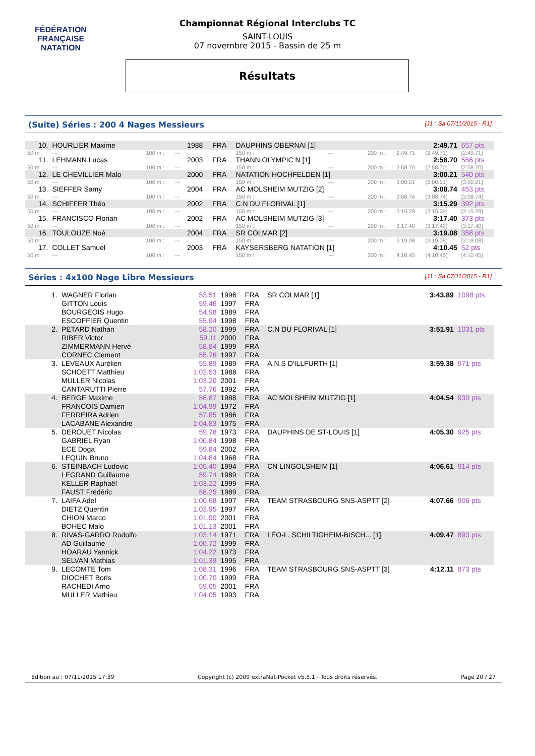FÉDÉRATION FRANÇAISE
NATATION
Championnat Régional Interclubs TC
SAINT-LOUIS
07 novembre 2015 - Bassin de 25 m
Résultats
(Suite) Séries : 200 4 Nages Messieurs [J1 : Sa 07/11/2015 - R1]
| 10. | HOURLIER Maxime | | | 1988 | FRA | DAUPHINS OBERNAI [1] | | | | 2:49.71 | 657 pts |
| 50 m : | --- | 100 m : | --- | | | 150 m : | --- | 200 m : | 2:49.71 | (2:49.71) | [2:49.71] |
| 11. | LEHMANN Lucas | | | 2003 | FRA | THANN OLYMPIC N [1] | | | | 2:58.70 | 556 pts |
| 50 m : | --- | 100 m : | --- | | | 150 m : | --- | 200 m : | 2:58.70 | (2:58.70) | [2:58.70] |
| 12. | LE CHEVILLIER Malo | | | 2000 | FRA | NATATION HOCHFELDEN [1] | | | | 3:00.21 | 540 pts |
| 50 m : | --- | 100 m : | --- | | | 150 m : | --- | 200 m : | 3:00.21 | (3:00.21) | [3:00.21] |
| 13. | SIEFFER Samy | | | 2004 | FRA | AC MOLSHEIM MUTZIG [2] | | | | 3:08.74 | 453 pts |
| 50 m : | --- | 100 m : | --- | | | 150 m : | --- | 200 m : | 3:08.74 | (3:08.74) | [3:08.74] |
| 14. | SCHIFFER Théo | | | 2002 | FRA | C.N DU FLORIVAL [1] | | | | 3:15.29 | 392 pts |
| 50 m : | --- | 100 m : | --- | | | 150 m : | --- | 200 m : | 3:15.29 | (3:15.29) | [3:15.29] |
| 15. | FRANCISCO Florian | | | 2002 | FRA | AC MOLSHEIM MUTZIG [3] | | | | 3:17.40 | 373 pts |
| 50 m : | --- | 100 m : | --- | | | 150 m : | --- | 200 m : | 3:17.40 | (3:17.40) | [3:17.40] |
| 16. | TOULOUZE Noé | | | 2004 | FRA | SR COLMAR [2] | | | | 3:19.08 | 358 pts |
| 50 m : | --- | 100 m : | --- | | | 150 m : | --- | 200 m : | 3:19.08 | (3:19.08) | [3:19.08] |
| 17. | COLLET Samuel | | | 2003 | FRA | KAYSERSBERG NATATION [1] | | | | 4:10.45 | 52 pts |
| 50 m : | --- | 100 m : | --- | | | 150 m : | --- | 200 m : | 4:10.45 | (4:10.45) | [4:10.45] |
Séries : 4x100 Nage Libre Messieurs [J1 : Sa 07/11/2015 - R1]
| 1. | WAGNER Florian | 53.51 | 1996 | FRA | SR COLMAR [1] | 3:43.89 | 1098 pts |
| | GITTON Louis | 59.46 | 1997 | FRA | | | |
| | BOURGEOIS Hugo | 54.98 | 1989 | FRA | | | |
| | ESCOFFIER Quentin | 55.94 | 1998 | FRA | | | |
| 2. | PETARD Nathan | 58.20 | 1999 | FRA | C.N DU FLORIVAL [1] | 3:51.91 | 1031 pts |
| | RIBER Victor | 59.11 | 2000 | FRA | | | |
| | ZIMMERMANN Hervé | 58.84 | 1999 | FRA | | | |
| | CORNEC Clement | 55.76 | 1997 | FRA | | | |
| 3. | LEVEAUX Aurélien | 55.89 | 1989 | FRA | A.N.S D'ILLFURTH [1] | 3:59.38 | 971 pts |
| | SCHOETT Matthieu | 1:02.53 | 1988 | FRA | | | |
| | MULLER Nicolas | 1:03.20 | 2001 | FRA | | | |
| | CANTARUTTI Pierre | 57.76 | 1992 | FRA | | | |
| 4. | BERGE Maxime | 56.87 | 1988 | FRA | AC MOLSHEIM MUTZIG [1] | 4:04.54 | 930 pts |
| | FRANCOIS Damien | 1:04.99 | 1972 | FRA | | | |
| | FERREIRA Adrien | 57.85 | 1986 | FRA | | | |
| | LACABANE Alexandre | 1:04.83 | 1975 | FRA | | | |
| 5. | DEROUET Nicolas | 59.78 | 1973 | FRA | DAUPHINS DE ST-LOUIS [1] | 4:05.30 | 925 pts |
| | GABRIEL Ryan | 1:00.84 | 1998 | FRA | | | |
| | ECE Doga | 59.84 | 2002 | FRA | | | |
| | LEQUIN Bruno | 1:04.84 | 1968 | FRA | | | |
| 6. | STEINBACH Ludovic | 1:05.40 | 1994 | FRA | CN LINGOLSHEIM [1] | 4:06.61 | 914 pts |
| | LEGRAND Guillaume | 59.74 | 1989 | FRA | | | |
| | KELLER Raphaël | 1:03.22 | 1999 | FRA | | | |
| | FAUST Frédéric | 58.25 | 1989 | FRA | | | |
| 7. | LAIFA Adel | 1:00.68 | 1997 | FRA | TEAM STRASBOURG SNS-ASPTT [2] | 4:07.66 | 906 pts |
| | DIETZ Quentin | 1:03.95 | 1997 | FRA | | | |
| | CHION Marco | 1:01.90 | 2001 | FRA | | | |
| | BOHEC Malo | 1:01.13 | 2001 | FRA | | | |
| 8. | RIVAS-GARRO Rodolfo | 1:03.14 | 1971 | FRA | LÉO-L. SCHILTIGHEIM-BISCH... [1] | 4:09.47 | 893 pts |
| | AD Guillaume | 1:00.72 | 1999 | FRA | | | |
| | HOARAU Yannick | 1:04.22 | 1973 | FRA | | | |
| | SELVAN Mathias | 1:01.39 | 1995 | FRA | | | |
| 9. | LECOMTE Tom | 1:08.31 | 1996 | FRA | TEAM STRASBOURG SNS-ASPTT [3] | 4:12.11 | 873 pts |
| | DIOCHET Boris | 1:00.70 | 1999 | FRA | | | |
| | RACHEDI Arno | 59.05 | 2001 | FRA | | | |
| | MULLER Mathieu | 1:04.05 | 1993 | FRA | | | |
Edition au : 07/11/2015 17:39 Copyright (c) 2009 extraNat-Pocket v5.5.1 - Tous droits réservés. Page 20 / 27